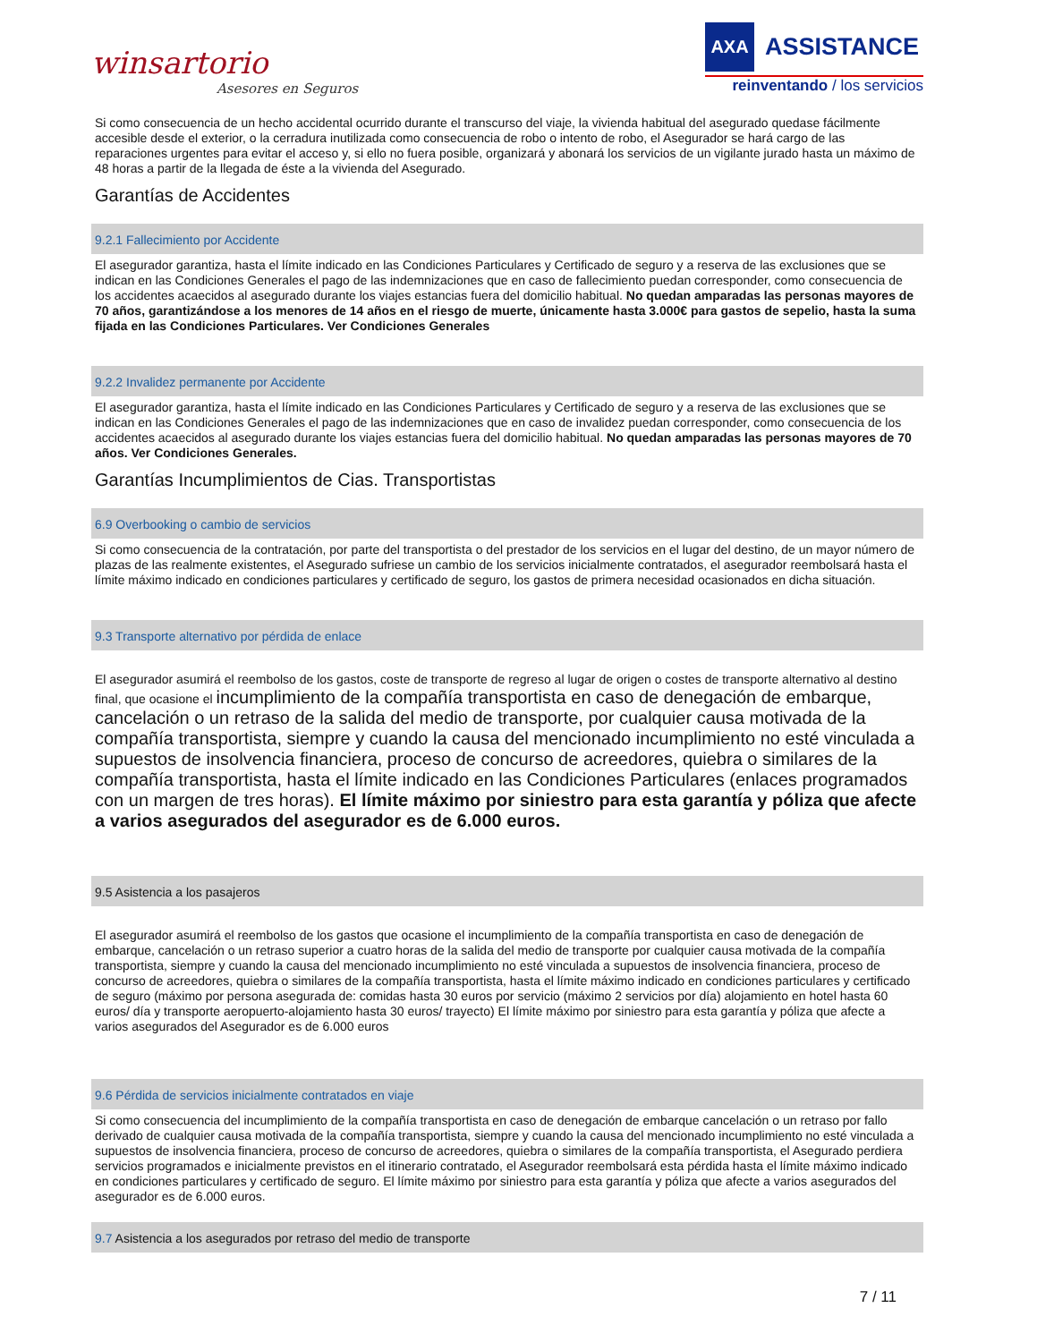winsartorio
Asesores en Seguros
AXA
ASSISTANCE
reinventando / los servicios
Si como consecuencia de un hecho accidental ocurrido durante el transcurso del viaje, la vivienda habitual del asegurado quedase fácilmente accesible desde el exterior, o la cerradura inutilizada como consecuencia de robo o intento de robo, el Asegurador se hará cargo de las reparaciones urgentes para evitar el acceso y, si ello no fuera posible, organizará y abonará los servicios de un vigilante jurado hasta un máximo de 48 horas a partir de la llegada de éste a la vivienda del Asegurado.
Garantías de Accidentes
9.2.1 Fallecimiento por Accidente
El asegurador garantiza, hasta el límite indicado en las Condiciones Particulares y Certificado de seguro y a reserva de las exclusiones que se indican en las Condiciones Generales el pago de las indemnizaciones que en caso de fallecimiento puedan corresponder, como consecuencia de los accidentes acaecidos al asegurado durante los viajes estancias fuera del domicilio habitual. No quedan amparadas las personas mayores de 70 años, garantizándose a los menores de 14 años en el riesgo de muerte, únicamente hasta 3.000€ para gastos de sepelio, hasta la suma fijada en las Condiciones Particulares. Ver Condiciones Generales
9.2.2 Invalidez permanente por Accidente
El asegurador garantiza, hasta el límite indicado en las Condiciones Particulares y Certificado de seguro y a reserva de las exclusiones que se indican en las Condiciones Generales el pago de las indemnizaciones que en caso de invalidez puedan corresponder, como consecuencia de los accidentes acaecidos al asegurado durante los viajes estancias fuera del domicilio habitual. No quedan amparadas las personas mayores de 70 años. Ver Condiciones Generales.
Garantías Incumplimientos de Cias. Transportistas
6.9 Overbooking o cambio de servicios
Si como consecuencia de la contratación, por parte del transportista o del prestador de los servicios en el lugar del destino, de un mayor número de plazas de las realmente existentes, el Asegurado sufriese un cambio de los servicios inicialmente contratados, el asegurador reembolsará hasta el límite máximo indicado en condiciones particulares y certificado de seguro, los gastos de primera necesidad ocasionados en dicha situación.
9.3 Transporte alternativo por pérdida de enlace
El asegurador asumirá el reembolso de los gastos, coste de transporte de regreso al lugar de origen o costes de transporte alternativo al destino final, que ocasione el incumplimiento de la compañía transportista en caso de denegación de embarque, cancelación o un retraso de la salida del medio de transporte, por cualquier causa motivada de la compañía transportista, siempre y cuando la causa del mencionado incumplimiento no esté vinculada a supuestos de insolvencia financiera, proceso de concurso de acreedores, quiebra o similares de la compañía transportista, hasta el límite indicado en las Condiciones Particulares (enlaces programados con un margen de tres horas). El límite máximo por siniestro para esta garantía y póliza que afecte a varios asegurados del asegurador es de 6.000 euros.
9.5 Asistencia a los pasajeros
El asegurador asumirá el reembolso de los gastos que ocasione el incumplimiento de la compañía transportista en caso de denegación de embarque, cancelación o un retraso superior a cuatro horas de la salida del medio de transporte por cualquier causa motivada de la compañía transportista, siempre y cuando la causa del mencionado incumplimiento no esté vinculada a supuestos de insolvencia financiera, proceso de concurso de acreedores, quiebra o similares de la compañía transportista, hasta el límite máximo indicado en condiciones particulares y certificado de seguro (máximo por persona asegurada de: comidas hasta 30 euros por servicio (máximo 2 servicios por día) alojamiento en hotel hasta 60 euros/ día y transporte aeropuerto-alojamiento hasta 30 euros/ trayecto) El límite máximo por siniestro para esta garantía y póliza que afecte a varios asegurados del Asegurador es de 6.000 euros
9.6 Pérdida de servicios inicialmente contratados en viaje
Si como consecuencia del incumplimiento de la compañía transportista en caso de denegación de embarque cancelación o un retraso por fallo derivado de cualquier causa motivada de la compañía transportista, siempre y cuando la causa del mencionado incumplimiento no esté vinculada a supuestos de insolvencia financiera, proceso de concurso de acreedores, quiebra o similares de la compañía transportista, el Asegurado perdiera servicios programados e inicialmente previstos en el itinerario contratado, el Asegurador reembolsará esta pérdida hasta el límite máximo indicado en condiciones particulares y certificado de seguro. El límite máximo por siniestro para esta garantía y póliza que afecte a varios asegurados del asegurador es de 6.000 euros.
9.7 Asistencia a los asegurados por retraso del medio de transporte
7 / 11